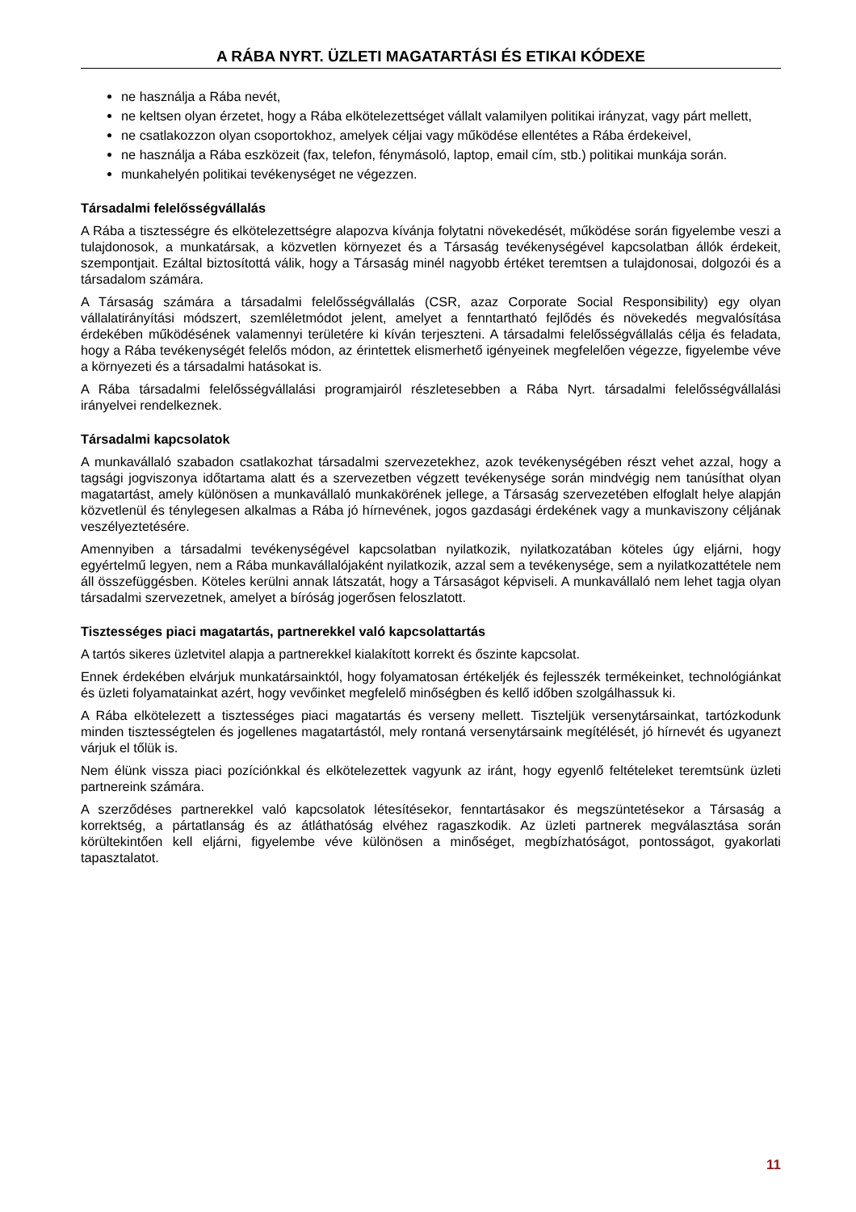A RÁBA NYRT. ÜZLETI MAGATARTÁSI ÉS ETIKAI KÓDEXE
ne használja a Rába nevét,
ne keltsen olyan érzetet, hogy a Rába elkötelezettséget vállalt valamilyen politikai irányzat, vagy párt mellett,
ne csatlakozzon olyan csoportokhoz, amelyek céljai vagy működése ellentétes a Rába érdekeivel,
ne használja a Rába eszközeit (fax, telefon, fénymásoló, laptop, email cím, stb.) politikai munkája során.
munkahelyén politikai tevékenységet ne végezzen.
Társadalmi felelősségvállalás
A Rába a tisztességre és elkötelezettségre alapozva kívánja folytatni növekedését, működése során figyelembe veszi a tulajdonosok, a munkatársak, a közvetlen környezet és a Társaság tevékenységével kapcsolatban állók érdekeit, szempontjait. Ezáltal biztosítottá válik, hogy a Társaság minél nagyobb értéket teremtsen a tulajdonosai, dolgozói és a társadalom számára.
A Társaság számára a társadalmi felelősségvállalás (CSR, azaz Corporate Social Responsibility) egy olyan vállalatirányítási módszert, szemléletmódot jelent, amelyet a fenntartható fejlődés és növekedés megvalósítása érdekében működésének valamennyi területére ki kíván terjeszteni. A társadalmi felelősségvállalás célja és feladata, hogy a Rába tevékenységét felelős módon, az érintettek elismerhető igényeinek megfelelően végezze, figyelembe véve a környezeti és a társadalmi hatásokat is.
A Rába társadalmi felelősségvállalási programjairól részletesebben a Rába Nyrt. társadalmi felelősségvállalási irányelvei rendelkeznek.
Társadalmi kapcsolatok
A munkavállaló szabadon csatlakozhat társadalmi szervezetekhez, azok tevékenységében részt vehet azzal, hogy a tagsági jogviszonya időtartama alatt és a szervezetben végzett tevékenysége során mindvégig nem tanúsíthat olyan magatartást, amely különösen a munkavállaló munkakörének jellege, a Társaság szervezetében elfoglalt helye alapján közvetlenül és ténylegesen alkalmas a Rába jó hírnevének, jogos gazdasági érdekének vagy a munkaviszony céljának veszélyeztetésére.
Amennyiben a társadalmi tevékenységével kapcsolatban nyilatkozik, nyilatkozatában köteles úgy eljárni, hogy egyértelmű legyen, nem a Rába munkavállalójaként nyilatkozik, azzal sem a tevékenysége, sem a nyilatkozattétele nem áll összefüggésben. Köteles kerülni annak látszatát, hogy a Társaságot képviseli. A munkavállaló nem lehet tagja olyan társadalmi szervezetnek, amelyet a bíróság jogerősen feloszlatott.
Tisztességes piaci magatartás, partnerekkel való kapcsolattartás
A tartós sikeres üzletvitel alapja a partnerekkel kialakított korrekt és őszinte kapcsolat.
Ennek érdekében elvárjuk munkatársainktól, hogy folyamatosan értékeljék és fejlesszék termékeinket, technológiánkat és üzleti folyamatainkat azért, hogy vevőinket megfelelő minőségben és kellő időben szolgálhassuk ki.
A Rába elkötelezett a tisztességes piaci magatartás és verseny mellett. Tiszteljük versenytársainkat, tartózkodunk minden tisztességtelen és jogellenes magatartástól, mely rontaná versenytársaink megítélését, jó hírnevét és ugyanezt várjuk el tőlük is.
Nem élünk vissza piaci pozíciónkkal és elkötelezettek vagyunk az iránt, hogy egyenlő feltételeket teremtsünk üzleti partnereink számára.
A szerződéses partnerekkel való kapcsolatok létesítésekor, fenntartásakor és megszüntetésekor a Társaság a korrektség, a pártatlanság és az átláthatóság elvéhez ragaszkodik. Az üzleti partnerek megválasztása során körültekintően kell eljárni, figyelembe véve különösen a minőséget, megbízhatóságot, pontosságot, gyakorlati tapasztalatot.
11